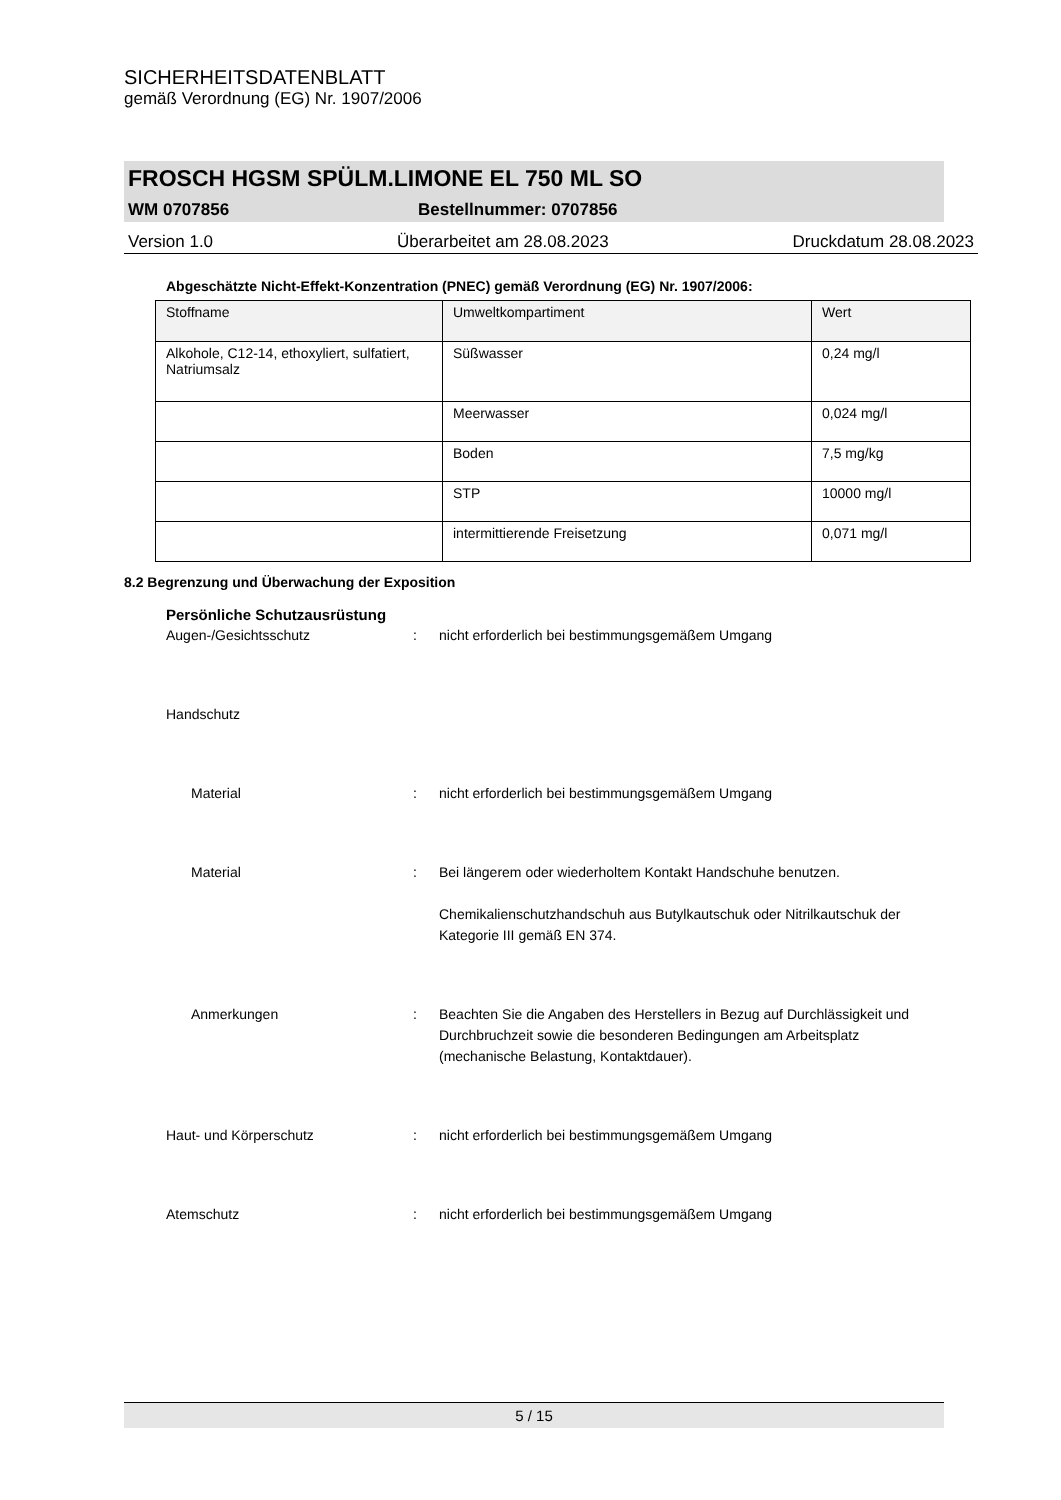SICHERHEITSDATENBLATT
gemäß Verordnung (EG) Nr. 1907/2006
FROSCH HGSM SPÜLM.LIMONE EL 750 ML SO
WM 0707856 Bestellnummer: 0707856
Version 1.0 Überarbeitet am 28.08.2023 Druckdatum 28.08.2023
Abgeschätzte Nicht-Effekt-Konzentration (PNEC) gemäß Verordnung (EG) Nr. 1907/2006:
| Stoffname | Umweltkompartiment | Wert |
| Alkohole, C12-14, ethoxyliert, sulfatiert, Natriumsalz | Süßwasser | 0,24 mg/l |
| | Meerwasser | 0,024 mg/l |
| | Boden | 7,5 mg/kg |
| | STP | 10000 mg/l |
| | intermittierende Freisetzung | 0,071 mg/l |
8.2 Begrenzung und Überwachung der Exposition
Persönliche Schutzausrüstung
Augen-/Gesichtsschutz: nicht erforderlich bei bestimmungsgemäßem Umgang
Handschutz
Material: nicht erforderlich bei bestimmungsgemäßem Umgang
Material: Bei längerem oder wiederholtem Kontakt Handschuhe benutzen.
Chemikalienschutzhandschuh aus Butylkautschuk oder Nitrilkautschuk der Kategorie III gemäß EN 374.
Anmerkungen: Beachten Sie die Angaben des Herstellers in Bezug auf Durchlässigkeit und Durchbruchzeit sowie die besonderen Bedingungen am Arbeitsplatz (mechanische Belastung, Kontaktdauer).
Haut- und Körperschutz: nicht erforderlich bei bestimmungsgemäßem Umgang
Atemschutz: nicht erforderlich bei bestimmungsgemäßem Umgang
5 / 15